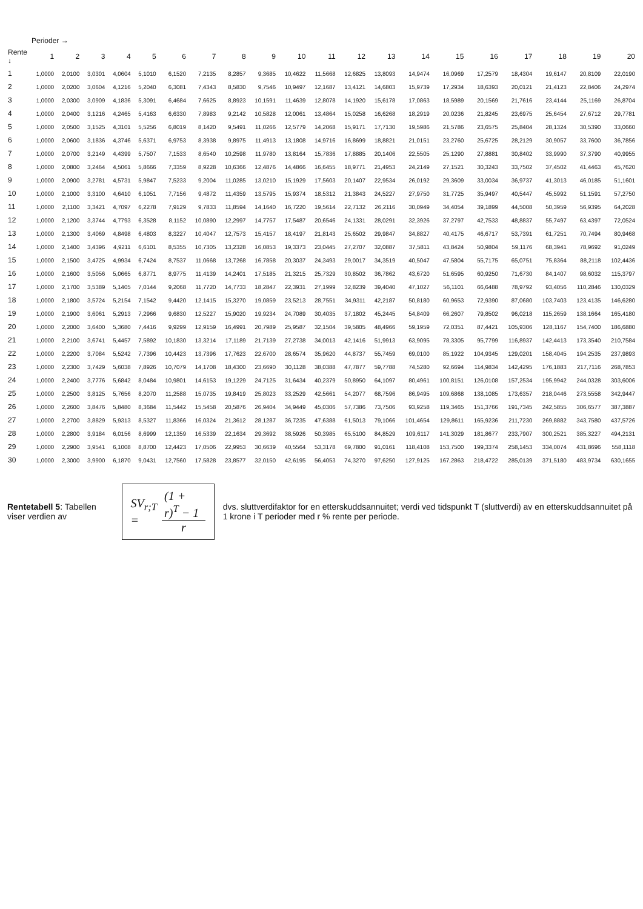Perioder →
| Rente ↓ | 1 | 2 | 3 | 4 | 5 | 6 | 7 | 8 | 9 | 10 | 11 | 12 | 13 | 14 | 15 | 16 | 17 | 18 | 19 | 20 |
| --- | --- | --- | --- | --- | --- | --- | --- | --- | --- | --- | --- | --- | --- | --- | --- | --- | --- | --- | --- | --- |
| 1 | 1,0000 | 2,0100 | 3,0301 | 4,0604 | 5,1010 | 6,1520 | 7,2135 | 8,2857 | 9,3685 | 10,4622 | 11,5668 | 12,6825 | 13,8093 | 14,9474 | 16,0969 | 17,2579 | 18,4304 | 19,6147 | 20,8109 | 22,0190 |
| 2 | 1,0000 | 2,0200 | 3,0604 | 4,1216 | 5,2040 | 6,3081 | 7,4343 | 8,5830 | 9,7546 | 10,9497 | 12,1687 | 13,4121 | 14,6803 | 15,9739 | 17,2934 | 18,6393 | 20,0121 | 21,4123 | 22,8406 | 24,2974 |
| 3 | 1,0000 | 2,0300 | 3,0909 | 4,1836 | 5,3091 | 6,4684 | 7,6625 | 8,8923 | 10,1591 | 11,4639 | 12,8078 | 14,1920 | 15,6178 | 17,0863 | 18,5989 | 20,1569 | 21,7616 | 23,4144 | 25,1169 | 26,8704 |
| 4 | 1,0000 | 2,0400 | 3,1216 | 4,2465 | 5,4163 | 6,6330 | 7,8983 | 9,2142 | 10,5828 | 12,0061 | 13,4864 | 15,0258 | 16,6268 | 18,2919 | 20,0236 | 21,8245 | 23,6975 | 25,6454 | 27,6712 | 29,7781 |
| 5 | 1,0000 | 2,0500 | 3,1525 | 4,3101 | 5,5256 | 6,8019 | 8,1420 | 9,5491 | 11,0266 | 12,5779 | 14,2068 | 15,9171 | 17,7130 | 19,5986 | 21,5786 | 23,6575 | 25,8404 | 28,1324 | 30,5390 | 33,0660 |
| 6 | 1,0000 | 2,0600 | 3,1836 | 4,3746 | 5,6371 | 6,9753 | 8,3938 | 9,8975 | 11,4913 | 13,1808 | 14,9716 | 16,8699 | 18,8821 | 21,0151 | 23,2760 | 25,6725 | 28,2129 | 30,9057 | 33,7600 | 36,7856 |
| 7 | 1,0000 | 2,0700 | 3,2149 | 4,4399 | 5,7507 | 7,1533 | 8,6540 | 10,2598 | 11,9780 | 13,8164 | 15,7836 | 17,8885 | 20,1406 | 22,5505 | 25,1290 | 27,8881 | 30,8402 | 33,9990 | 37,3790 | 40,9955 |
| 8 | 1,0000 | 2,0800 | 3,2464 | 4,5061 | 5,8666 | 7,3359 | 8,9228 | 10,6366 | 12,4876 | 14,4866 | 16,6455 | 18,9771 | 21,4953 | 24,2149 | 27,1521 | 30,3243 | 33,7502 | 37,4502 | 41,4463 | 45,7620 |
| 9 | 1,0000 | 2,0900 | 3,2781 | 4,5731 | 5,9847 | 7,5233 | 9,2004 | 11,0285 | 13,0210 | 15,1929 | 17,5603 | 20,1407 | 22,9534 | 26,0192 | 29,3609 | 33,0034 | 36,9737 | 41,3013 | 46,0185 | 51,1601 |
| 10 | 1,0000 | 2,1000 | 3,3100 | 4,6410 | 6,1051 | 7,7156 | 9,4872 | 11,4359 | 13,5795 | 15,9374 | 18,5312 | 21,3843 | 24,5227 | 27,9750 | 31,7725 | 35,9497 | 40,5447 | 45,5992 | 51,1591 | 57,2750 |
| 11 | 1,0000 | 2,1100 | 3,3421 | 4,7097 | 6,2278 | 7,9129 | 9,7833 | 11,8594 | 14,1640 | 16,7220 | 19,5614 | 22,7132 | 26,2116 | 30,0949 | 34,4054 | 39,1899 | 44,5008 | 50,3959 | 56,9395 | 64,2028 |
| 12 | 1,0000 | 2,1200 | 3,3744 | 4,7793 | 6,3528 | 8,1152 | 10,0890 | 12,2997 | 14,7757 | 17,5487 | 20,6546 | 24,1331 | 28,0291 | 32,3926 | 37,2797 | 42,7533 | 48,8837 | 55,7497 | 63,4397 | 72,0524 |
| 13 | 1,0000 | 2,1300 | 3,4069 | 4,8498 | 6,4803 | 8,3227 | 10,4047 | 12,7573 | 15,4157 | 18,4197 | 21,8143 | 25,6502 | 29,9847 | 34,8827 | 40,4175 | 46,6717 | 53,7391 | 61,7251 | 70,7494 | 80,9468 |
| 14 | 1,0000 | 2,1400 | 3,4396 | 4,9211 | 6,6101 | 8,5355 | 10,7305 | 13,2328 | 16,0853 | 19,3373 | 23,0445 | 27,2707 | 32,0887 | 37,5811 | 43,8424 | 50,9804 | 59,1176 | 68,3941 | 78,9692 | 91,0249 |
| 15 | 1,0000 | 2,1500 | 3,4725 | 4,9934 | 6,7424 | 8,7537 | 11,0668 | 13,7268 | 16,7858 | 20,3037 | 24,3493 | 29,0017 | 34,3519 | 40,5047 | 47,5804 | 55,7175 | 65,0751 | 75,8364 | 88,2118 | 102,4436 |
| 16 | 1,0000 | 2,1600 | 3,5056 | 5,0665 | 6,8771 | 8,9775 | 11,4139 | 14,2401 | 17,5185 | 21,3215 | 25,7329 | 30,8502 | 36,7862 | 43,6720 | 51,6595 | 60,9250 | 71,6730 | 84,1407 | 98,6032 | 115,3797 |
| 17 | 1,0000 | 2,1700 | 3,5389 | 5,1405 | 7,0144 | 9,2068 | 11,7720 | 14,7733 | 18,2847 | 22,3931 | 27,1999 | 32,8239 | 39,4040 | 47,1027 | 56,1101 | 66,6488 | 78,9792 | 93,4056 | 110,2846 | 130,0329 |
| 18 | 1,0000 | 2,1800 | 3,5724 | 5,2154 | 7,1542 | 9,4420 | 12,1415 | 15,3270 | 19,0859 | 23,5213 | 28,7551 | 34,9311 | 42,2187 | 50,8180 | 60,9653 | 72,9390 | 87,0680 | 103,7403 | 123,4135 | 146,6280 |
| 19 | 1,0000 | 2,1900 | 3,6061 | 5,2913 | 7,2966 | 9,6830 | 12,5227 | 15,9020 | 19,9234 | 24,7089 | 30,4035 | 37,1802 | 45,2445 | 54,8409 | 66,2607 | 79,8502 | 96,0218 | 115,2659 | 138,1664 | 165,4180 |
| 20 | 1,0000 | 2,2000 | 3,6400 | 5,3680 | 7,4416 | 9,9299 | 12,9159 | 16,4991 | 20,7989 | 25,9587 | 32,1504 | 39,5805 | 48,4966 | 59,1959 | 72,0351 | 87,4421 | 105,9306 | 128,1167 | 154,7400 | 186,6880 |
| 21 | 1,0000 | 2,2100 | 3,6741 | 5,4457 | 7,5892 | 10,1830 | 13,3214 | 17,1189 | 21,7139 | 27,2738 | 34,0013 | 42,1416 | 51,9913 | 63,9095 | 78,3305 | 95,7799 | 116,8937 | 142,4413 | 173,3540 | 210,7584 |
| 22 | 1,0000 | 2,2200 | 3,7084 | 5,5242 | 7,7396 | 10,4423 | 13,7396 | 17,7623 | 22,6700 | 28,6574 | 35,9620 | 44,8737 | 55,7459 | 69,0100 | 85,1922 | 104,9345 | 129,0201 | 158,4045 | 194,2535 | 237,9893 |
| 23 | 1,0000 | 2,2300 | 3,7429 | 5,6038 | 7,8926 | 10,7079 | 14,1708 | 18,4300 | 23,6690 | 30,1128 | 38,0388 | 47,7877 | 59,7788 | 74,5280 | 92,6694 | 114,9834 | 142,4295 | 176,1883 | 217,7116 | 268,7853 |
| 24 | 1,0000 | 2,2400 | 3,7776 | 5,6842 | 8,0484 | 10,9801 | 14,6153 | 19,1229 | 24,7125 | 31,6434 | 40,2379 | 50,8950 | 64,1097 | 80,4961 | 100,8151 | 126,0108 | 157,2534 | 195,9942 | 244,0328 | 303,6006 |
| 25 | 1,0000 | 2,2500 | 3,8125 | 5,7656 | 8,2070 | 11,2588 | 15,0735 | 19,8419 | 25,8023 | 33,2529 | 42,5661 | 54,2077 | 68,7596 | 86,9495 | 109,6868 | 138,1085 | 173,6357 | 218,0446 | 273,5558 | 342,9447 |
| 26 | 1,0000 | 2,2600 | 3,8476 | 5,8480 | 8,3684 | 11,5442 | 15,5458 | 20,5876 | 26,9404 | 34,9449 | 45,0306 | 57,7386 | 73,7506 | 93,9258 | 119,3465 | 151,3766 | 191,7345 | 242,5855 | 306,6577 | 387,3887 |
| 27 | 1,0000 | 2,2700 | 3,8829 | 5,9313 | 8,5327 | 11,8366 | 16,0324 | 21,3612 | 28,1287 | 36,7235 | 47,6388 | 61,5013 | 79,1066 | 101,4654 | 129,8611 | 165,9236 | 211,7230 | 269,8882 | 343,7580 | 437,5726 |
| 28 | 1,0000 | 2,2800 | 3,9184 | 6,0156 | 8,6999 | 12,1359 | 16,5339 | 22,1634 | 29,3692 | 38,5926 | 50,3985 | 65,5100 | 84,8529 | 109,6117 | 141,3029 | 181,8677 | 233,7907 | 300,2521 | 385,3227 | 494,2131 |
| 29 | 1,0000 | 2,2900 | 3,9541 | 6,1008 | 8,8700 | 12,4423 | 17,0506 | 22,9953 | 30,6639 | 40,5564 | 53,3178 | 69,7800 | 91,0161 | 118,4108 | 153,7500 | 199,3374 | 258,1453 | 334,0074 | 431,8696 | 558,1118 |
| 30 | 1,0000 | 2,3000 | 3,9900 | 6,1870 | 9,0431 | 12,7560 | 17,5828 | 23,8577 | 32,0150 | 42,6195 | 56,4053 | 74,3270 | 97,6250 | 127,9125 | 167,2863 | 218,4722 | 285,0139 | 371,5180 | 483,9734 | 630,1655 |
Rentetabell 5: Tabellen viser verdien av
SV<sub>r;T</sub> = (1 + r)<sup>T</sup> − 1 r
dvs. sluttverdifaktor for en etterskuddsannuitet; verdi ved tidspunkt T (sluttverdi) av en etterskuddsannuitet på 1 krone i T perioder med r % rente per periode.